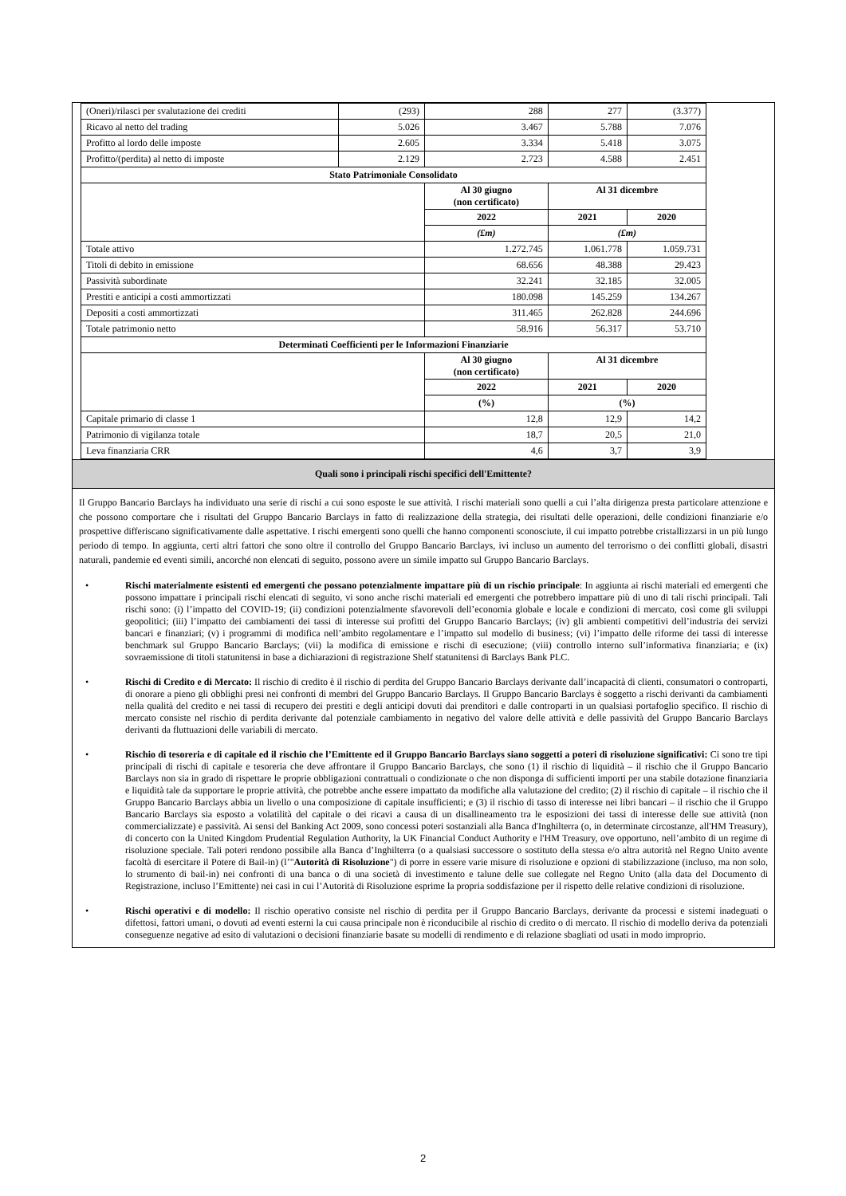| (Oneri)/rilasci per svalutazione dei crediti | (293) | 288 | 277 | (3.377) |
| Ricavo al netto del trading | 5.026 | 3.467 | 5.788 | 7.076 |
| Profitto al lordo delle imposte | 2.605 | 3.334 | 5.418 | 3.075 |
| Profitto/(perdita) al netto di imposte | 2.129 | 2.723 | 4.588 | 2.451 |
| Stato Patrimoniale Consolidato | | | | |
| | | Al 30 giugno (non certificato) | Al 31 dicembre | |
| | | 2022 | 2021 | 2020 |
| | | (£m) | (£m) | |
| Totale attivo | | 1.272.745 | 1.061.778 | 1.059.731 |
| Titoli di debito in emissione | | 68.656 | 48.388 | 29.423 |
| Passività subordinate | | 32.241 | 32.185 | 32.005 |
| Prestiti e anticipi a costi ammortizzati | | 180.098 | 145.259 | 134.267 |
| Depositi a costi ammortizzati | | 311.465 | 262.828 | 244.696 |
| Totale patrimonio netto | | 58.916 | 56.317 | 53.710 |
| Determinati Coefficienti per le Informazioni Finanziarie | | | | |
| | | Al 30 giugno (non certificato) | Al 31 dicembre | |
| | | 2022 | 2021 | 2020 |
| | | (%) | (%) | |
| Capitale primario di classe 1 | | 12,8 | 12,9 | 14,2 |
| Patrimonio di vigilanza totale | | 18,7 | 20,5 | 21,0 |
| Leva finanziaria CRR | | 4,6 | 3,7 | 3,9 |
Quali sono i principali rischi specifici dell'Emittente?
Il Gruppo Bancario Barclays ha individuato una serie di rischi a cui sono esposte le sue attività. I rischi materiali sono quelli a cui l’alta dirigenza presta particolare attenzione e che possono comportare che i risultati del Gruppo Bancario Barclays in fatto di realizzazione della strategia, dei risultati delle operazioni, delle condizioni finanziarie e/o prospettive differiscano significativamente dalle aspettative. I rischi emergenti sono quelli che hanno componenti sconosciute, il cui impatto potrebbe cristallizzarsi in un più lungo periodo di tempo. In aggiunta, certi altri fattori che sono oltre il controllo del Gruppo Bancario Barclays, ivi incluso un aumento del terrorismo o dei conflitti globali, disastri naturali, pandemie ed eventi simili, ancorché non elencati di seguito, possono avere un simile impatto sul Gruppo Bancario Barclays.
• Rischi materialmente esistenti ed emergenti che possano potenzialmente impattare più di un rischio principale: In aggiunta ai rischi materiali ed emergenti che possono impattare i principali rischi elencati di seguito, vi sono anche rischi materiali ed emergenti che potrebbero impattare più di uno di tali rischi principali. Tali rischi sono: (i) l’impatto del COVID-19; (ii) condizioni potenzialmente sfavorevoli dell’economia globale e locale e condizioni di mercato, così come gli sviluppi geopolitici; (iii) l’impatto dei cambiamenti dei tassi di interesse sui profitti del Gruppo Bancario Barclays; (iv) gli ambienti competitivi dell’industria dei servizi bancari e finanziari; (v) i programmi di modifica nell’ambito regolamentare e l’impatto sul modello di business; (vi) l’impatto delle riforme dei tassi di interesse benchmark sul Gruppo Bancario Barclays; (vii) la modifica di emissione e rischi di esecuzione; (viii) controllo interno sull’informativa finanziaria; e (ix) sovraemissione di titoli statunitensi in base a dichiarazioni di registrazione Shelf statunitensi di Barclays Bank PLC.
• Rischi di Credito e di Mercato: Il rischio di credito è il rischio di perdita del Gruppo Bancario Barclays derivante dall’incapacità di clienti, consumatori o controparti, di onorare a pieno gli obblighi presi nei confronti di membri del Gruppo Bancario Barclays. Il Gruppo Bancario Barclays è soggetto a rischi derivanti da cambiamenti nella qualità del credito e nei tassi di recupero dei prestiti e degli anticipi dovuti dai prenditori e dalle controparti in un qualsiasi portafoglio specifico. Il rischio di mercato consiste nel rischio di perdita derivante dal potenziale cambiamento in negativo del valore delle attività e delle passività del Gruppo Bancario Barclays derivanti da fluttuazioni delle variabili di mercato.
• Rischio di tesoreria e di capitale ed il rischio che l’Emittente ed il Gruppo Bancario Barclays siano soggetti a poteri di risoluzione significativi: Ci sono tre tipi principali di rischi di capitale e tesoreria che deve affrontare il Gruppo Bancario Barclays, che sono (1) il rischio di liquidità – il rischio che il Gruppo Bancario Barclays non sia in grado di rispettare le proprie obbligazioni contrattuali o condizionate o che non disponga di sufficienti importi per una stabile dotazione finanziaria e liquidità tale da supportare le proprie attività, che potrebbe anche essere impattato da modifiche alla valutazione del credito; (2) il rischio di capitale – il rischio che il Gruppo Bancario Barclays abbia un livello o una composizione di capitale insufficienti; e (3) il rischio di tasso di interesse nei libri bancari – il rischio che il Gruppo Bancario Barclays sia esposto a volatilità del capitale o dei ricavi a causa di un disallineamento tra le esposizioni dei tassi di interesse delle sue attività (non commercializzate) e passività. Ai sensi del Banking Act 2009, sono concessi poteri sostanziali alla Banca d'Inghilterra (o, in determinate circostanze, all'HM Treasury), di concerto con la United Kingdom Prudential Regulation Authority, la UK Financial Conduct Authority e l'HM Treasury, ove opportuno, nell’ambito di un regime di risoluzione speciale. Tali poteri rendono possibile alla Banca d’Inghilterra (o a qualsiasi successore o sostituto della stessa e/o altra autorità nel Regno Unito avente facoltà di esercitare il Potere di Bail-in) (l’"Autorità di Risoluzione") di porre in essere varie misure di risoluzione e opzioni di stabilizzazione (incluso, ma non solo, lo strumento di bail-in) nei confronti di una banca o di una società di investimento e talune delle sue collegate nel Regno Unito (alla data del Documento di Registrazione, incluso l’Emittente) nei casi in cui l’Autorità di Risoluzione esprime la propria soddisfazione per il rispetto delle relative condizioni di risoluzione.
• Rischi operativi e di modello: Il rischio operativo consiste nel rischio di perdita per il Gruppo Bancario Barclays, derivante da processi e sistemi inadeguati o difettosi, fattori umani, o dovuti ad eventi esterni la cui causa principale non è riconducibile al rischio di credito o di mercato. Il rischio di modello deriva da potenziali conseguenze negative ad esito di valutazioni o decisioni finanziarie basate su modelli di rendimento e di relazione sbagliati od usati in modo improprio.
2